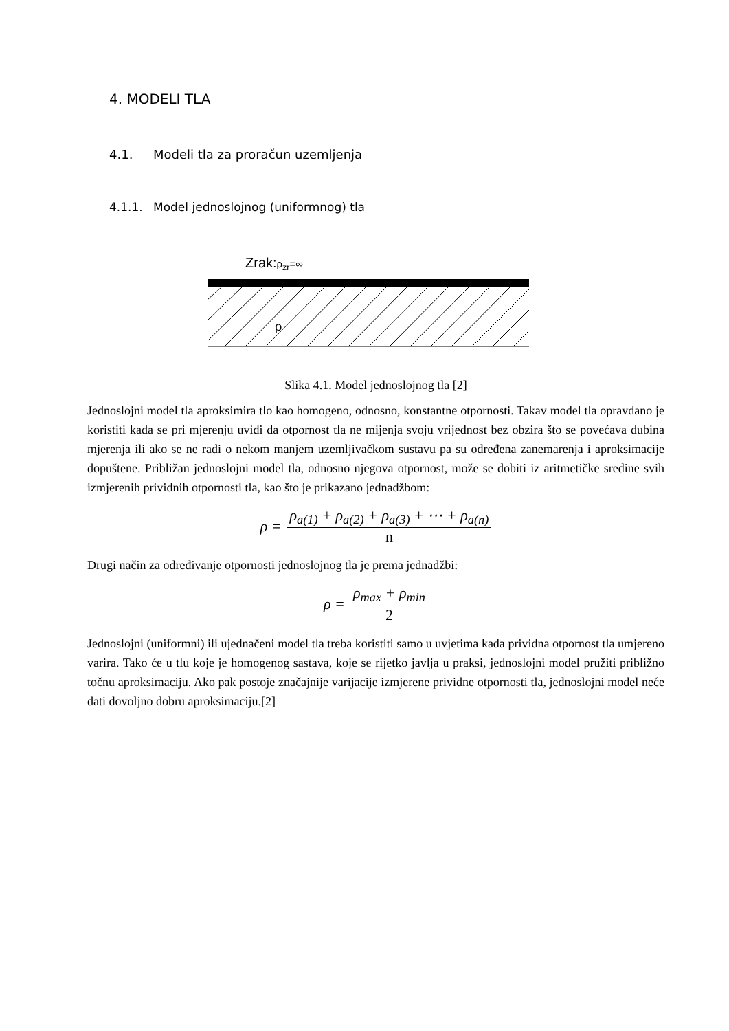4. MODELI TLA
4.1. Modeli tla za proračun uzemljenja
4.1.1. Model jednoslojnog (uniformnog) tla
Zrak:ρ<sub>zr</sub>=∞
ρ
Slika 4.1. Model jednoslojnog tla [2]
Jednoslojni model tla aproksimira tlo kao homogeno, odnosno, konstantne otpornosti. Takav model tla opravdano je koristiti kada se pri mjerenju uvidi da otpornost tla ne mijenja svoju vrijednost bez obzira što se povećava dubina mjerenja ili ako se ne radi o nekom manjem uzemljivačkom sustavu pa su određena zanemarenja i aproksimacije dopuštene. Približan jednoslojni model tla, odnosno njegova otpornost, može se dobiti iz aritmetičke sredine svih izmjerenih prividnih otpornosti tla, kao što je prikazano jednadžbom:
ρ = ρ<sub>a(1)</sub> + ρ<sub>a(2)</sub> + ρ<sub>a(3)</sub> + ⋯ + ρ<sub>a(n)</sub> n
Drugi način za određivanje otpornosti jednoslojnog tla je prema jednadžbi:
ρ = ρ<sub>max</sub> + ρ<sub>min</sub> 2
Jednoslojni (uniformni) ili ujednačeni model tla treba koristiti samo u uvjetima kada prividna otpornost tla umjereno varira. Tako će u tlu koje je homogenog sastava, koje se rijetko javlja u praksi, jednoslojni model pružiti približno točnu aproksimaciju. Ako pak postoje značajnije varijacije izmjerene prividne otpornosti tla, jednoslojni model neće dati dovoljno dobru aproksimaciju.[2]